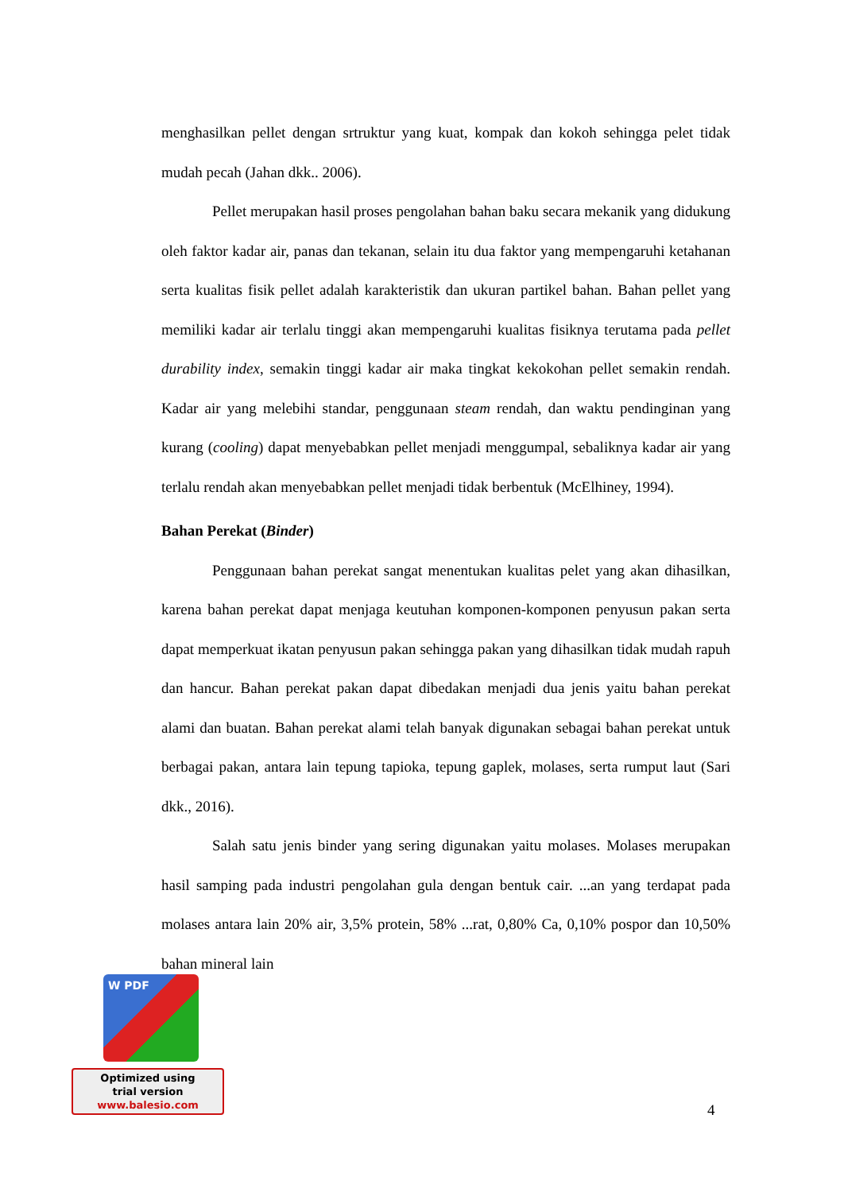menghasilkan pellet dengan srtruktur yang kuat, kompak dan kokoh sehingga pelet tidak mudah pecah (Jahan dkk.. 2006).
Pellet merupakan hasil proses pengolahan bahan baku secara mekanik yang didukung oleh faktor kadar air, panas dan tekanan, selain itu dua faktor yang mempengaruhi ketahanan serta kualitas fisik pellet adalah karakteristik dan ukuran partikel bahan. Bahan pellet yang memiliki kadar air terlalu tinggi akan mempengaruhi kualitas fisiknya terutama pada pellet durability index, semakin tinggi kadar air maka tingkat kekokohan pellet semakin rendah. Kadar air yang melebihi standar, penggunaan steam rendah, dan waktu pendinginan yang kurang (cooling) dapat menyebabkan pellet menjadi menggumpal, sebaliknya kadar air yang terlalu rendah akan menyebabkan pellet menjadi tidak berbentuk (McElhiney, 1994).
Bahan Perekat (Binder)
Penggunaan bahan perekat sangat menentukan kualitas pelet yang akan dihasilkan, karena bahan perekat dapat menjaga keutuhan komponen-komponen penyusun pakan serta dapat memperkuat ikatan penyusun pakan sehingga pakan yang dihasilkan tidak mudah rapuh dan hancur. Bahan perekat pakan dapat dibedakan menjadi dua jenis yaitu bahan perekat alami dan buatan. Bahan perekat alami telah banyak digunakan sebagai bahan perekat untuk berbagai pakan, antara lain tepung tapioka, tepung gaplek, molases, serta rumput laut (Sari dkk., 2016).
Salah satu jenis binder yang sering digunakan yaitu molases. Molases merupakan hasil samping pada industri pengolahan gula dengan bentuk cair. ...an yang terdapat pada molases antara lain 20% air, 3,5% protein, 58% ...rat, 0,80% Ca, 0,10% pospor dan 10,50% bahan mineral lain
4
W PDF
Optimized using
trial version
www.balesio.com